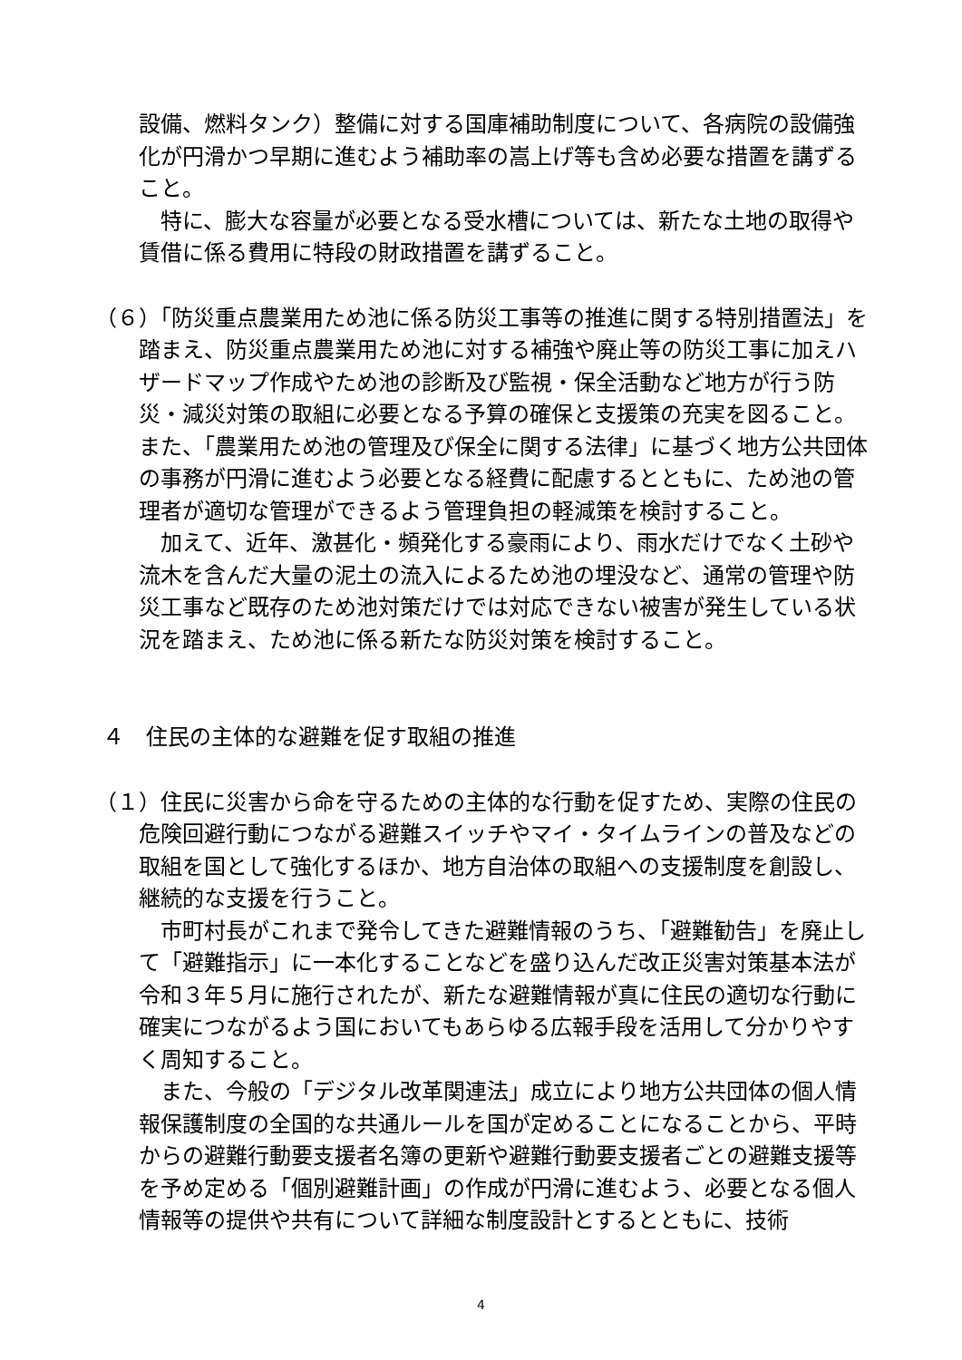設備、燃料タンク）整備に対する国庫補助制度について、各病院の設備強化が円滑かつ早期に進むよう補助率の嵩上げ等も含め必要な措置を講ずること。
特に、膨大な容量が必要となる受水槽については、新たな土地の取得や賃借に係る費用に特段の財政措置を講ずること。
（６）「防災重点農業用ため池に係る防災工事等の推進に関する特別措置法」を踏まえ、防災重点農業用ため池に対する補強や廃止等の防災工事に加えハザードマップ作成やため池の診断及び監視・保全活動など地方が行う防災・減災対策の取組に必要となる予算の確保と支援策の充実を図ること。また、「農業用ため池の管理及び保全に関する法律」に基づく地方公共団体の事務が円滑に進むよう必要となる経費に配慮するとともに、ため池の管理者が適切な管理ができるよう管理負担の軽減策を検討すること。
加えて、近年、激甚化・頻発化する豪雨により、雨水だけでなく土砂や流木を含んだ大量の泥土の流入によるため池の埋没など、通常の管理や防災工事など既存のため池対策だけでは対応できない被害が発生している状況を踏まえ、ため池に係る新たな防災対策を検討すること。
４　住民の主体的な避難を促す取組の推進
（１）住民に災害から命を守るための主体的な行動を促すため、実際の住民の危険回避行動につながる避難スイッチやマイ・タイムラインの普及などの取組を国として強化するほか、地方自治体の取組への支援制度を創設し、継続的な支援を行うこと。
市町村長がこれまで発令してきた避難情報のうち、「避難勧告」を廃止して「避難指示」に一本化することなどを盛り込んだ改正災害対策基本法が令和３年５月に施行されたが、新たな避難情報が真に住民の適切な行動に確実につながるよう国においてもあらゆる広報手段を活用して分かりやすく周知すること。
また、今般の「デジタル改革関連法」成立により地方公共団体の個人情報保護制度の全国的な共通ルールを国が定めることになることから、平時からの避難行動要支援者名簿の更新や避難行動要支援者ごとの避難支援等を予め定める「個別避難計画」の作成が円滑に進むよう、必要となる個人情報等の提供や共有について詳細な制度設計とするとともに、技術
4